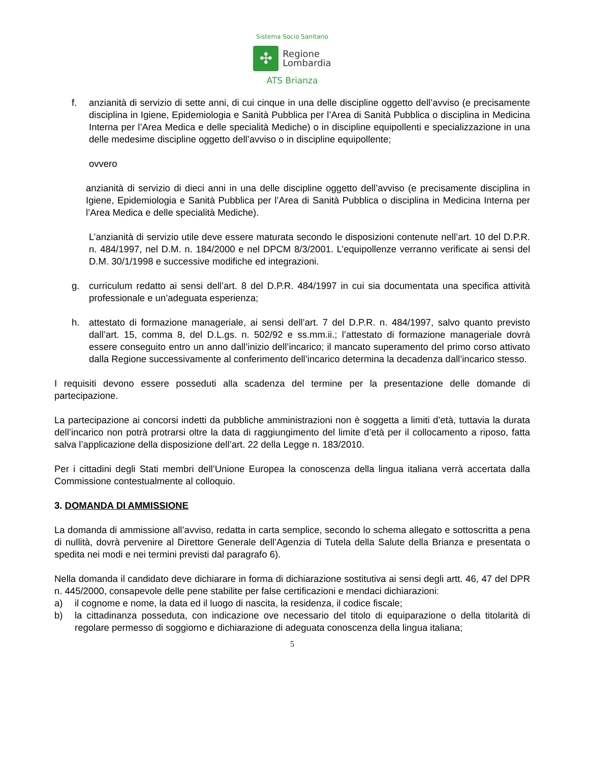Sistema Socio Sanitario
✣
Regione
Lombardia
ATS Brianza
f. anzianità di servizio di sette anni, di cui cinque in una delle discipline oggetto dell’avviso (e precisamente disciplina in Igiene, Epidemiologia e Sanità Pubblica per l’Area di Sanità Pubblica o disciplina in Medicina Interna per l’Area Medica e delle specialità Mediche) o in discipline equipollenti e specializzazione in una delle medesime discipline oggetto dell’avviso o in discipline equipollente;
ovvero
anzianità di servizio di dieci anni in una delle discipline oggetto dell’avviso (e precisamente disciplina in Igiene, Epidemiologia e Sanità Pubblica per l’Area di Sanità Pubblica o disciplina in Medicina Interna per l’Area Medica e delle specialità Mediche).
L’anzianità di servizio utile deve essere maturata secondo le disposizioni contenute nell’art. 10 del D.P.R. n. 484/1997, nel D.M. n. 184/2000 e nel DPCM 8/3/2001. L’equipollenze verranno verificate ai sensi del D.M. 30/1/1998 e successive modifiche ed integrazioni.
g. curriculum redatto ai sensi dell’art. 8 del D.P.R. 484/1997 in cui sia documentata una specifica attività professionale e un’adeguata esperienza;
h. attestato di formazione manageriale, ai sensi dell’art. 7 del D.P.R. n. 484/1997, salvo quanto previsto dall’art. 15, comma 8, del D.L.gs. n. 502/92 e ss.mm.ii.; l’attestato di formazione manageriale dovrà essere conseguito entro un anno dall’inizio dell’incarico; il mancato superamento del primo corso attivato dalla Regione successivamente al conferimento dell’incarico determina la decadenza dall’incarico stesso.
I requisiti devono essere posseduti alla scadenza del termine per la presentazione delle domande di partecipazione.
La partecipazione ai concorsi indetti da pubbliche amministrazioni non è soggetta a limiti d’età, tuttavia la durata dell’incarico non potrà protrarsi oltre la data di raggiungimento del limite d’età per il collocamento a riposo, fatta salva l’applicazione della disposizione dell’art. 22 della Legge n. 183/2010.
Per i cittadini degli Stati membri dell’Unione Europea la conoscenza della lingua italiana verrà accertata dalla Commissione contestualmente al colloquio.
3. DOMANDA DI AMMISSIONE
La domanda di ammissione all’avviso, redatta in carta semplice, secondo lo schema allegato e sottoscritta a pena di nullità, dovrà pervenire al Direttore Generale dell’Agenzia di Tutela della Salute della Brianza e presentata o spedita nei modi e nei termini previsti dal paragrafo 6).
Nella domanda il candidato deve dichiarare in forma di dichiarazione sostitutiva ai sensi degli artt. 46, 47 del DPR n. 445/2000, consapevole delle pene stabilite per false certificazioni e mendaci dichiarazioni:
a) il cognome e nome, la data ed il luogo di nascita, la residenza, il codice fiscale;
b) la cittadinanza posseduta, con indicazione ove necessario del titolo di equiparazione o della titolarità di regolare permesso di soggiorno e dichiarazione di adeguata conoscenza della lingua italiana;
5